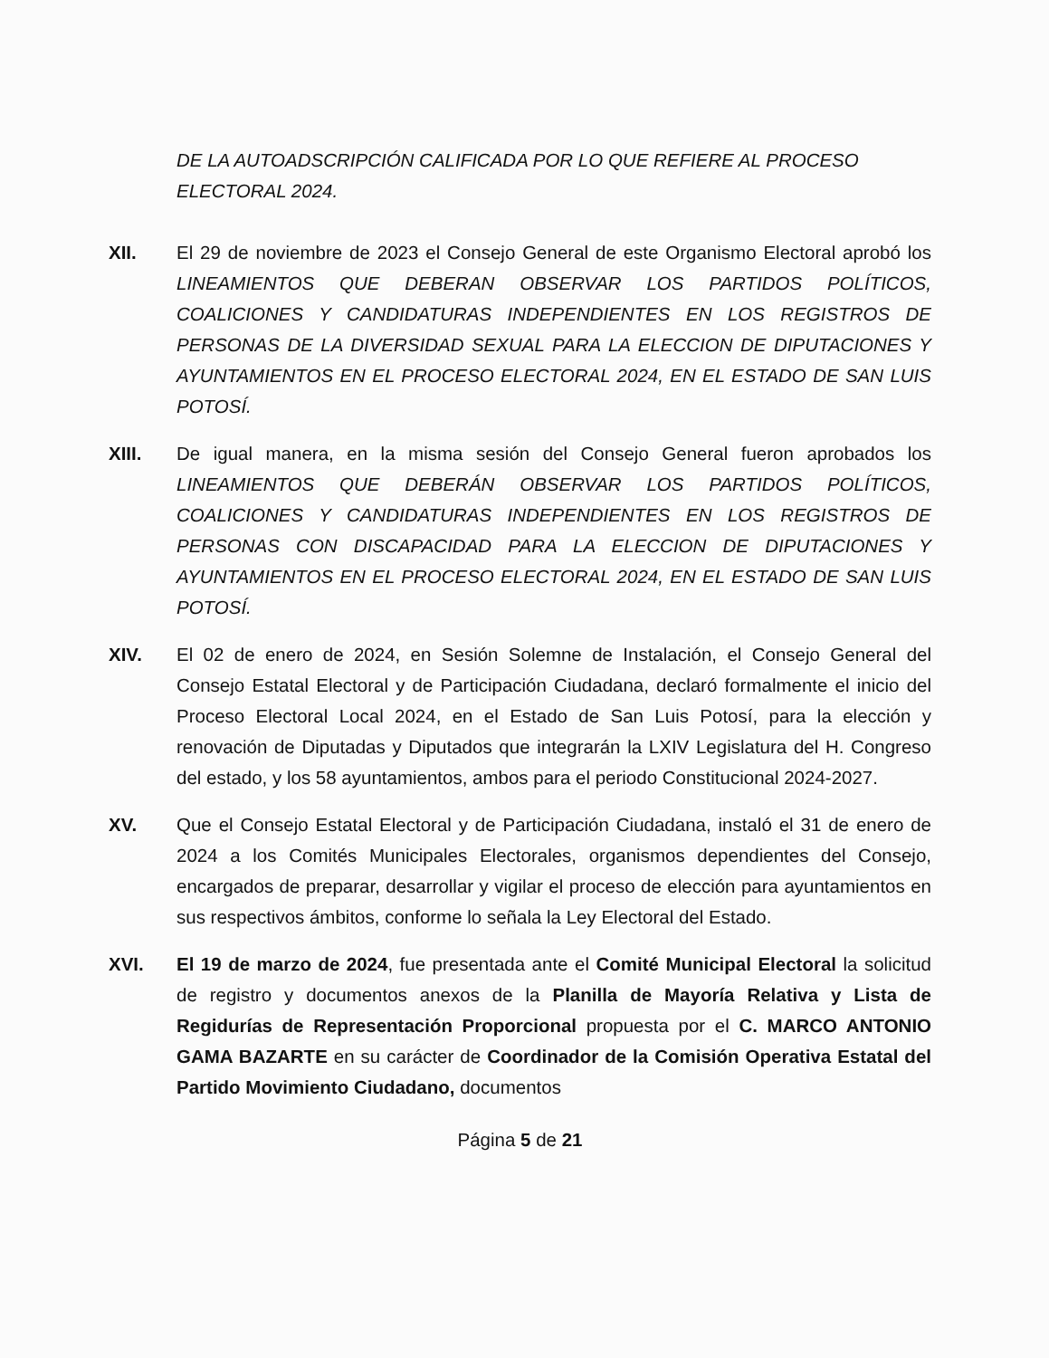DE LA AUTOADSCRIPCIÓN CALIFICADA POR LO QUE REFIERE AL PROCESO ELECTORAL 2024.
XII. El 29 de noviembre de 2023 el Consejo General de este Organismo Electoral aprobó los LINEAMIENTOS QUE DEBERAN OBSERVAR LOS PARTIDOS POLÍTICOS, COALICIONES Y CANDIDATURAS INDEPENDIENTES EN LOS REGISTROS DE PERSONAS DE LA DIVERSIDAD SEXUAL PARA LA ELECCION DE DIPUTACIONES Y AYUNTAMIENTOS EN EL PROCESO ELECTORAL 2024, EN EL ESTADO DE SAN LUIS POTOSÍ.
XIII. De igual manera, en la misma sesión del Consejo General fueron aprobados los LINEAMIENTOS QUE DEBERÁN OBSERVAR LOS PARTIDOS POLÍTICOS, COALICIONES Y CANDIDATURAS INDEPENDIENTES EN LOS REGISTROS DE PERSONAS CON DISCAPACIDAD PARA LA ELECCION DE DIPUTACIONES Y AYUNTAMIENTOS EN EL PROCESO ELECTORAL 2024, EN EL ESTADO DE SAN LUIS POTOSÍ.
XIV. El 02 de enero de 2024, en Sesión Solemne de Instalación, el Consejo General del Consejo Estatal Electoral y de Participación Ciudadana, declaró formalmente el inicio del Proceso Electoral Local 2024, en el Estado de San Luis Potosí, para la elección y renovación de Diputadas y Diputados que integrarán la LXIV Legislatura del H. Congreso del estado, y los 58 ayuntamientos, ambos para el periodo Constitucional 2024-2027.
XV. Que el Consejo Estatal Electoral y de Participación Ciudadana, instaló el 31 de enero de 2024 a los Comités Municipales Electorales, organismos dependientes del Consejo, encargados de preparar, desarrollar y vigilar el proceso de elección para ayuntamientos en sus respectivos ámbitos, conforme lo señala la Ley Electoral del Estado.
XVI. El 19 de marzo de 2024, fue presentada ante el Comité Municipal Electoral la solicitud de registro y documentos anexos de la Planilla de Mayoría Relativa y Lista de Regidurías de Representación Proporcional propuesta por el C. MARCO ANTONIO GAMA BAZARTE en su carácter de Coordinador de la Comisión Operativa Estatal del Partido Movimiento Ciudadano, documentos
Página 5 de 21